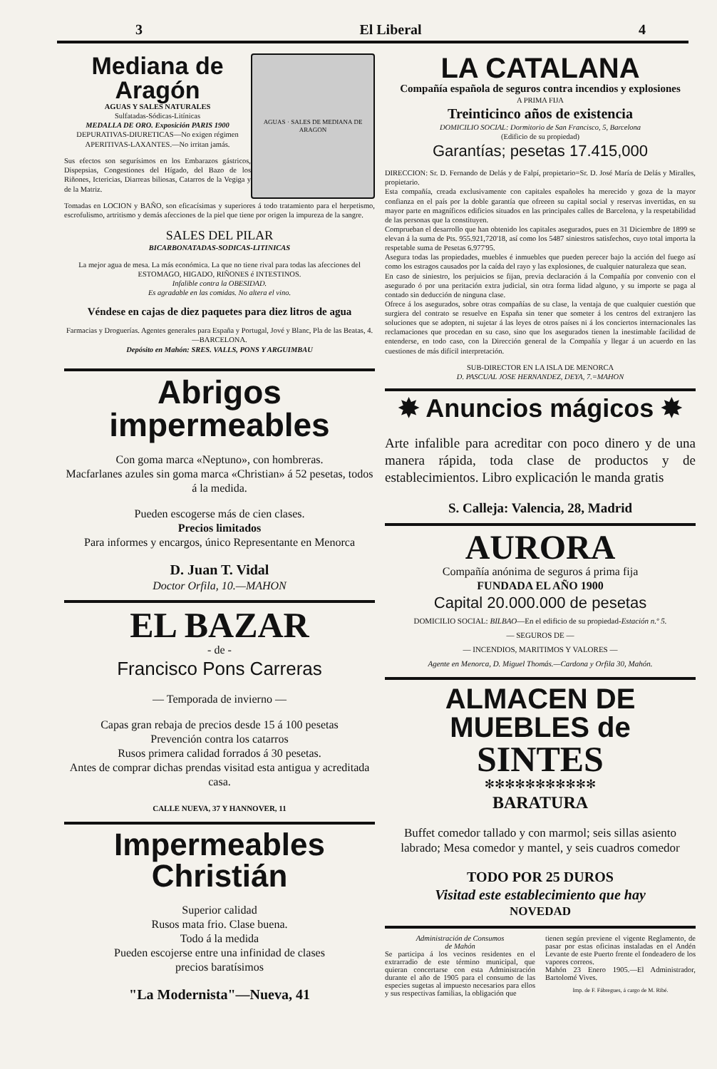3 El Liberal 4
AGUAS · SALES DE MEDIANA DE ARAGON
Mediana de Aragón
AGUAS Y SALES NATURALES
Sulfatadas-Sódicas-Litínicas
MEDALLA DE ORO. Exposición PARIS 1900
DEPURATIVAS-DIURETICAS—No exigen régimen
APERITIVAS-LAXANTES.—No irritan jamás.
Sus efectos son segurísimos en los Embarazos gástricos, Dispepsias, Congestiones del Hígado, del Bazo de los Riñones, Ictericias, Diarreas biliosas, Catarros de la Vegiga y de la Matriz.
Tomadas en LOCION y BAÑO, son eficacísimas y superiores á todo tratamiento para el herpetismo, escrofulismo, artritismo y demás afecciones de la piel que tiene por origen la impureza de la sangre.
SALES DEL PILAR
BICARBONATADAS-SODICAS-LITINICAS
La mejor agua de mesa. La más económica. La que no tiene rival para todas las afecciones del ESTOMAGO, HIGADO, RIÑONES é INTESTINOS.
Infalible contra la OBESIDAD.
Es agradable en las comidas. No altera el vino.
Véndese en cajas de diez paquetes para diez litros de agua
Farmacias y Droguerías. Agentes generales para España y Portugal, Jové y Blanc, Pla de las Beatas, 4.—BARCELONA.
Depósito en Mahón: SRES. VALLS, PONS Y ARGUIMBAU
Abrigos impermeables
Con goma marca «Neptuno», con hombreras.
Macfarlanes azules sin goma marca «Christian» á 52 pesetas, todos á la medida.
Pueden escogerse más de cien clases.
Precios limitados
Para informes y encargos, único Representante en Menorca
D. Juan T. Vidal
Doctor Orfila, 10.—MAHON
EL BAZAR
- de -
Francisco Pons Carreras
— Temporada de invierno —
Capas gran rebaja de precios desde 15 á 100 pesetas
Prevención contra los catarros
Rusos primera calidad forrados á 30 pesetas.
Antes de comprar dichas prendas visitad esta antigua y acreditada casa.
CALLE NUEVA, 37 Y HANNOVER, 11
Impermeables Christián
Superior calidad
Rusos mata frio. Clase buena.
Todo á la medida
Pueden escojerse entre una infinidad de clases
precios baratísimos
"La Modernista"—Nueva, 41
LA CATALANA
Compañía española de seguros contra incendios y explosiones
A PRIMA FIJA
Treinticinco años de existencia
DOMICILIO SOCIAL: Dormitorio de San Francisco, 5, Barcelona
(Edificio de su propiedad)
Garantías; pesetas 17.415,000
DIRECCION: Sr. D. Fernando de Delás y de Falpí, propietario=Sr. D. José María de Delás y Miralles, propietario.
Esta compañía, creada exclusivamente con capitales españoles ha merecido y goza de la mayor confianza en el país por la doble garantía que ofreeen su capital social y reservas invertidas, en su mayor parte en magníficos edificios situados en las principales calles de Barcelona, y la respetabilidad de las personas que la constituyen.
Comprueban el desarrollo que han obtenido los capitales asegurados, pues en 31 Diciembre de 1899 se elevan á la suma de Pts. 955.921,720'18, así como los 5487 siniestros satisfechos, cuyo total importa la respetable suma de Pesetas 6.977'95.
Asegura todas las propiedades, muebles é inmuebles que pueden perecer bajo la acción del fuego así como los estragos causados por la caída del rayo y las explosiones, de cualquier naturaleza que sean.
En caso de siniestro, los perjuicios se fijan, previa declaración á la Compañía por convenio con el asegurado ó por una peritación extra judicial, sin otra forma lidad alguno, y su importe se paga al contado sin deducción de ninguna clase.
Ofrece á los asegurados, sobre otras compañías de su clase, la ventaja de que cualquier cuestión que surgiera del contrato se resuelve en España sin tener que someter á los centros del extranjero las soluciones que se adopten, ni sujetar á las leyes de otros países ni á los conciertos internacionales las reclamaciones que procedan en su caso, sino que los asegurados tienen la inestimable facilidad de entenderse, en todo caso, con la Dirección general de la Compañía y llegar á un acuerdo en las cuestiones de más difícil interpretación.
SUB-DIRECTOR EN LA ISLA DE MENORCA
D. PASCUAL JOSE HERNANDEZ, DEYA, 7.=MAHON
✸ Anuncios mágicos ✸
Arte infalible para acreditar con poco dinero y de una manera rápida, toda clase de productos y de establecimientos. Libro explicación le manda gratis
S. Calleja: Valencia, 28, Madrid
AURORA
Compañía anónima de seguros á prima fija
FUNDADA EL AÑO 1900
Capital 20.000.000 de pesetas
DOMICILIO SOCIAL: BILBAO—En el edificio de su propiedad-Estación n.º 5.
— SEGUROS DE —
— INCENDIOS, MARITIMOS Y VALORES —
Agente en Menorca, D. Miguel Thomás.—Cardona y Orfila 30, Mahón.
ALMACEN DE MUEBLES de
SINTES
✻✻✻✻✻✻✻✻✻✻✻
BARATURA
Buffet comedor tallado y con marmol; seis sillas asiento labrado; Mesa comedor y mantel, y seis cuadros comedor
TODO POR 25 DUROS
Visitad este establecimiento que hay
NOVEDAD
Administración de Consumos
de Mahón
Se participa á los vecinos residentes en el extrarradio de este término municipal, que quieran concertarse con esta Administración durante el año de 1905 para el consumo de las especies sugetas al impuesto necesarios para ellos y sus respectivas familias, la obligación que
tienen según previene el vigente Reglamento, de pasar por estas oficinas instaladas en el Andén Levante de este Puerto frente el fondeadero de los vapores correos.
Mahón 23 Enero 1905.—El Administrador, Bartolomé Vives.
Imp. de F. Fábregues, á cargo de M. Ribé.